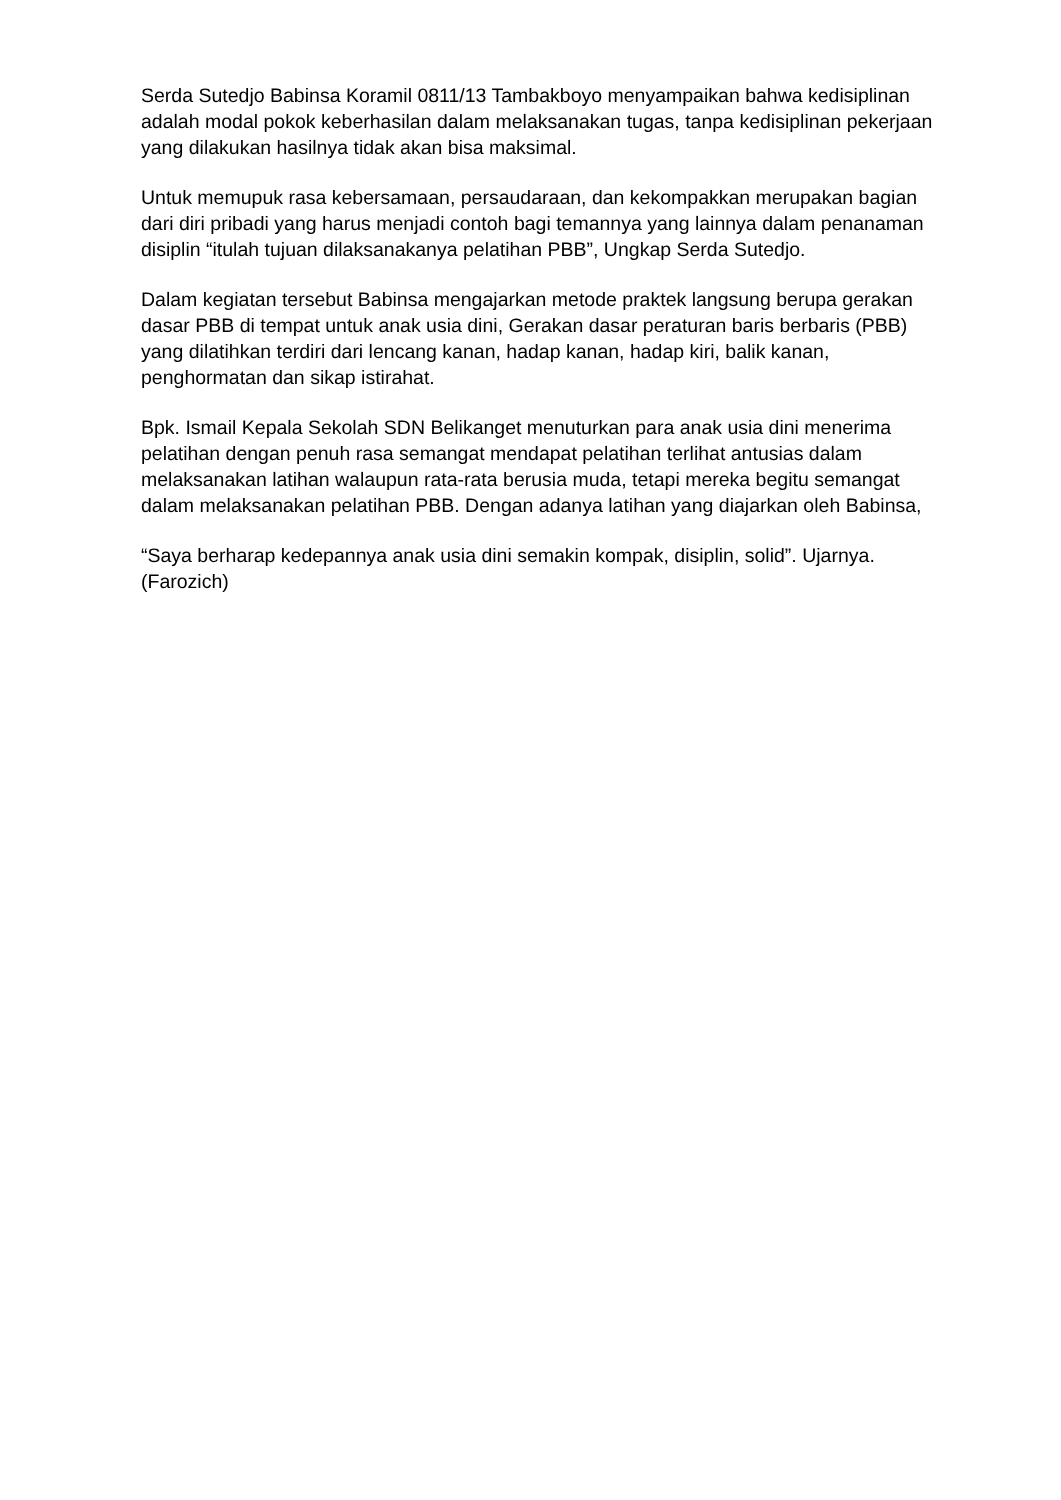Serda Sutedjo Babinsa Koramil 0811/13 Tambakboyo menyampaikan bahwa kedisiplinan adalah modal pokok keberhasilan dalam melaksanakan tugas, tanpa kedisiplinan pekerjaan yang dilakukan hasilnya tidak akan bisa maksimal.
Untuk memupuk rasa kebersamaan, persaudaraan, dan kekompakkan merupakan bagian dari diri pribadi yang harus menjadi contoh bagi temannya yang lainnya dalam penanaman disiplin “itulah tujuan dilaksanakanya pelatihan PBB”, Ungkap Serda Sutedjo.
Dalam kegiatan tersebut Babinsa mengajarkan metode praktek langsung berupa gerakan dasar PBB di tempat untuk anak usia dini, Gerakan dasar peraturan baris berbaris (PBB) yang dilatihkan terdiri dari lencang kanan, hadap kanan, hadap kiri, balik kanan, penghormatan dan sikap istirahat.
Bpk. Ismail Kepala Sekolah SDN Belikanget menuturkan para anak usia dini menerima pelatihan dengan penuh rasa semangat mendapat pelatihan terlihat antusias dalam melaksanakan latihan walaupun rata-rata berusia muda, tetapi mereka begitu semangat dalam melaksanakan pelatihan PBB. Dengan adanya latihan yang diajarkan oleh Babinsa,
“Saya berharap kedepannya anak usia dini semakin kompak, disiplin, solid”. Ujarnya. (Farozich)